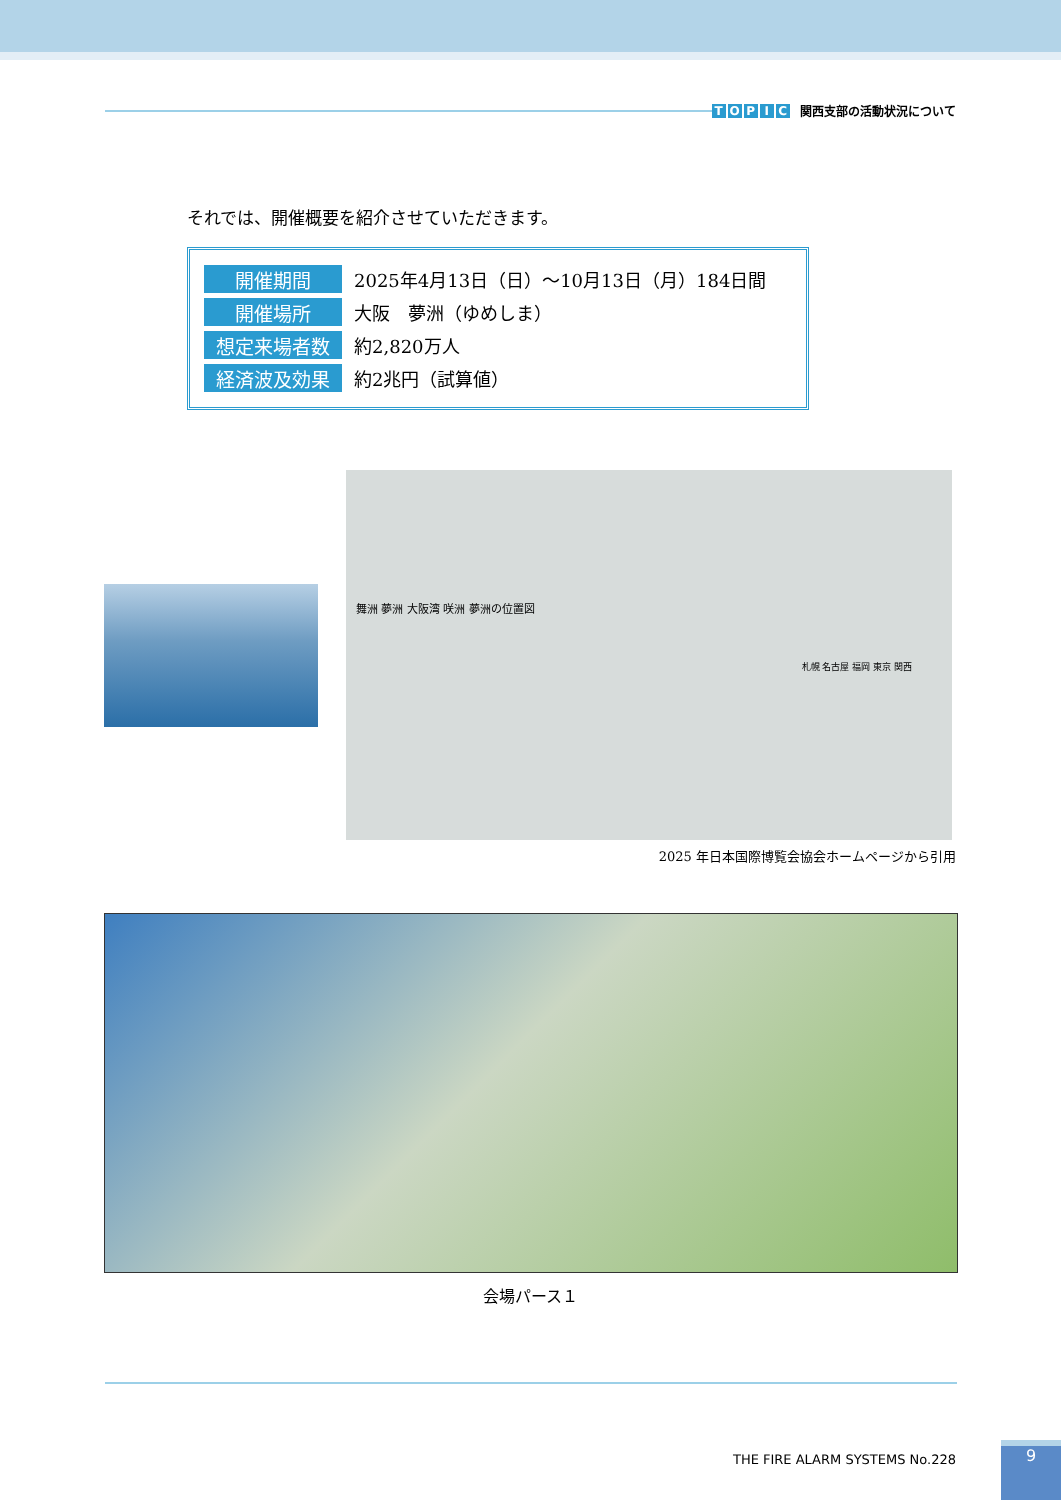TOPIC 関西支部の活動状況について
それでは、開催概要を紹介させていただきます。
| 開催期間 | 2025年4月13日（日）～10月13日（月）184日間 |
| 開催場所 | 大阪 夢洲（ゆめしま） |
| 想定来場者数 | 約2,820万人 |
| 経済波及効果 | 約2兆円（試算値） |
舞洲 夢洲 大阪湾 咲洲 夢洲の位置図
札幌 名古屋 福岡 東京 関西
2025 年日本国際博覧会協会ホームページから引用
会場パース１
THE FIRE ALARM SYSTEMS No.228
9